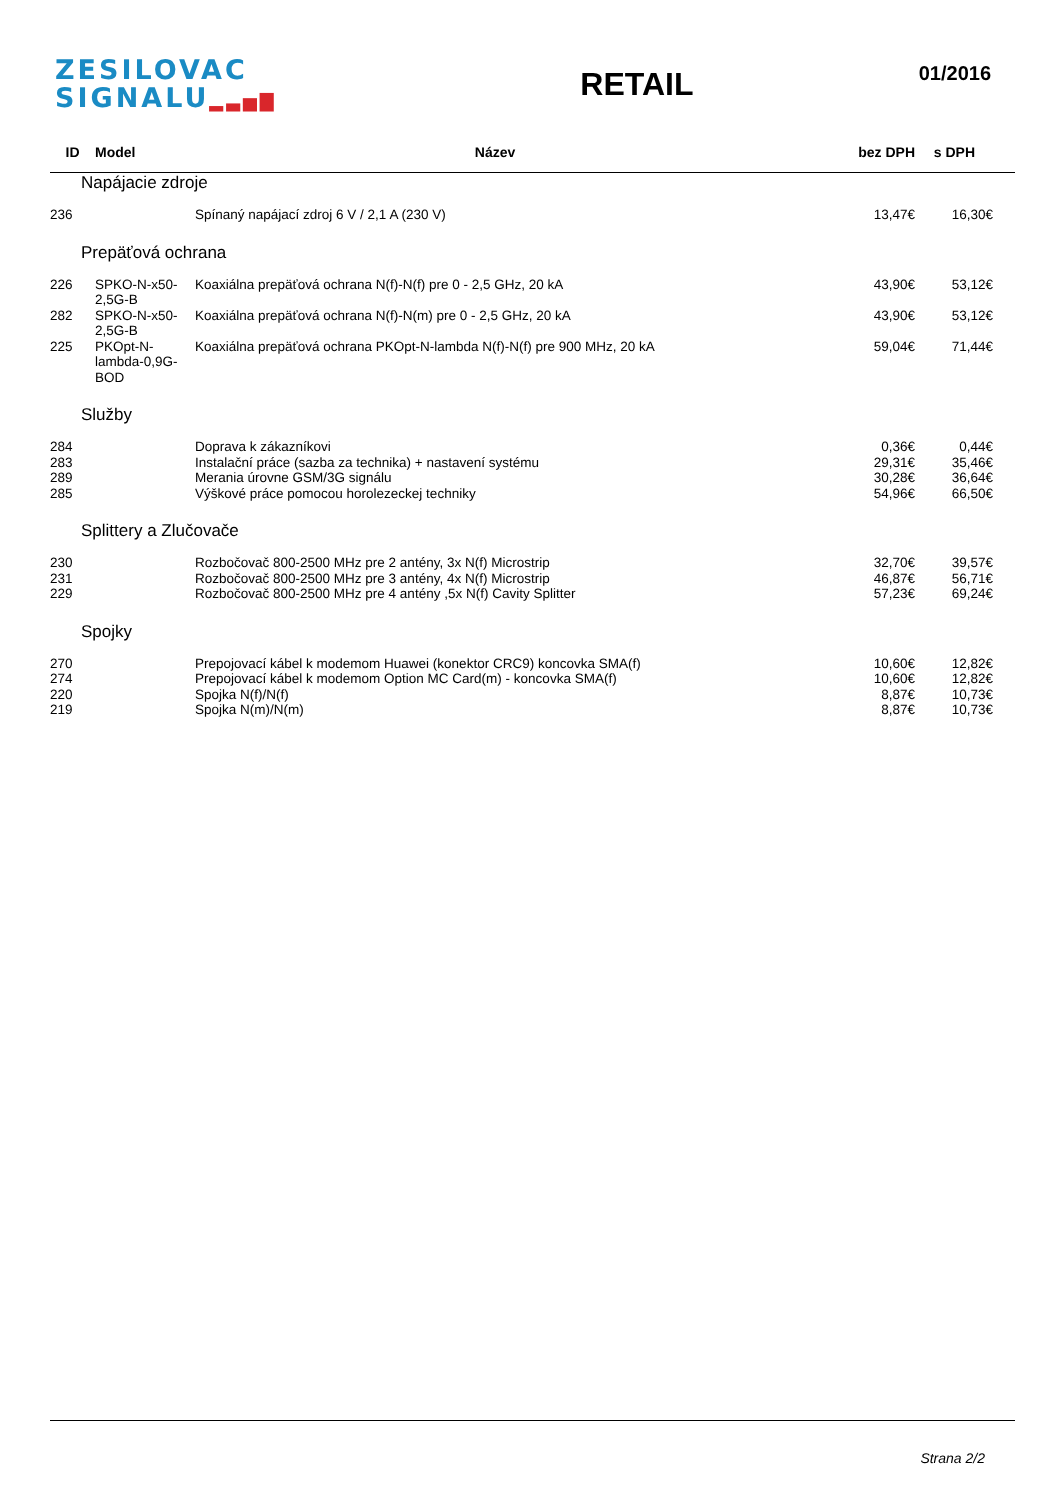ZESILOVAC
SIGNALU▂▃▅▇
RETAIL
01/2016
| ID | Model | Název | bez DPH | s DPH |
| --- | --- | --- | --- | --- |
| Napájacie zdroje | | | | |
| 236 | | Spínaný napájací zdroj 6 V / 2,1 A (230 V) | 13,47€ | 16,30€ |
| Prepäťová ochrana | | | | |
| 226 | SPKO-N-x50-2,5G-B | Koaxiálna prepäťová ochrana N(f)-N(f) pre 0 - 2,5 GHz, 20 kA | 43,90€ | 53,12€ |
| 282 | SPKO-N-x50-2,5G-B | Koaxiálna prepäťová ochrana N(f)-N(m) pre 0 - 2,5 GHz, 20 kA | 43,90€ | 53,12€ |
| 225 | PKOpt-N-lambda-0,9G-BOD | Koaxiálna prepäťová ochrana PKOpt-N-lambda N(f)-N(f) pre 900 MHz, 20 kA | 59,04€ | 71,44€ |
| Služby | | | | |
| 284 | | Doprava k zákazníkovi | 0,36€ | 0,44€ |
| 283 | | Instalační práce (sazba za technika) + nastavení systému | 29,31€ | 35,46€ |
| 289 | | Merania úrovne GSM/3G signálu | 30,28€ | 36,64€ |
| 285 | | Výškové práce pomocou horolezeckej techniky | 54,96€ | 66,50€ |
| Splittery a Zlučovače | | | | |
| 230 | | Rozbočovač 800-2500 MHz pre 2 antény, 3x N(f) Microstrip | 32,70€ | 39,57€ |
| 231 | | Rozbočovač 800-2500 MHz pre 3 antény, 4x N(f) Microstrip | 46,87€ | 56,71€ |
| 229 | | Rozbočovač 800-2500 MHz pre 4 antény ,5x N(f) Cavity Splitter | 57,23€ | 69,24€ |
| Spojky | | | | |
| 270 | | Prepojovací kábel k modemom Huawei (konektor CRC9) koncovka SMA(f) | 10,60€ | 12,82€ |
| 274 | | Prepojovací kábel k modemom Option MC Card(m) - koncovka SMA(f) | 10,60€ | 12,82€ |
| 220 | | Spojka N(f)/N(f) | 8,87€ | 10,73€ |
| 219 | | Spojka N(m)/N(m) | 8,87€ | 10,73€ |
Strana 2/2